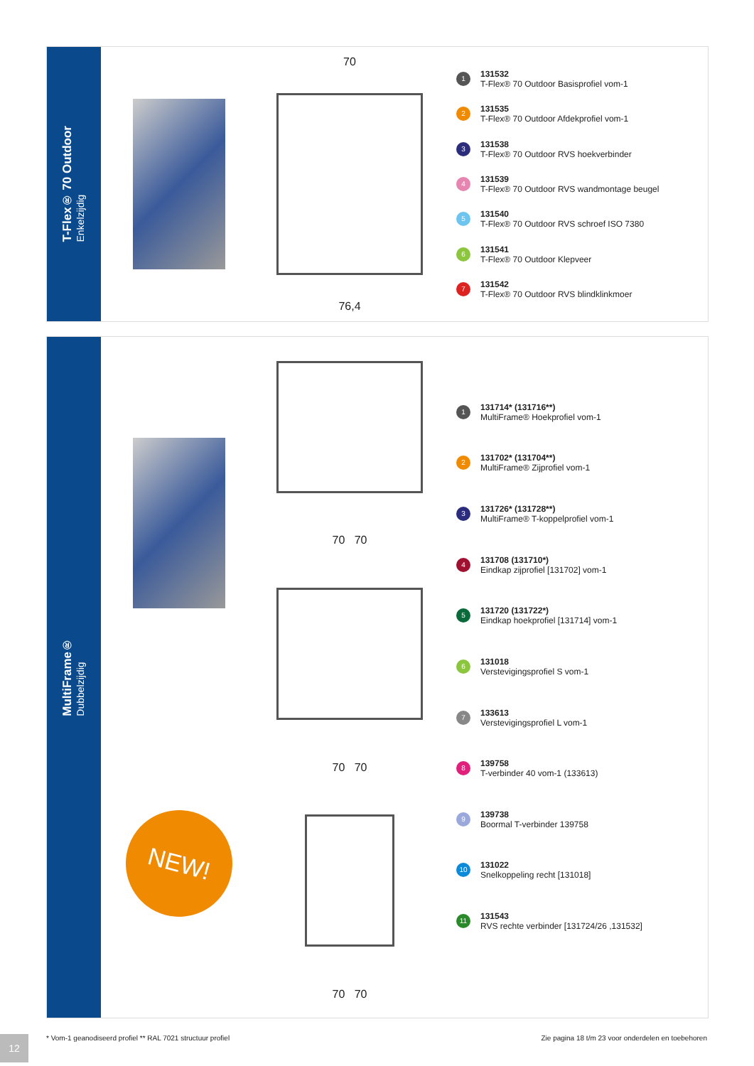T-Flex® 70 Outdoor
Enkelzijdig
70
76,4
1
131532
T-Flex® 70 Outdoor Basisprofiel vom-1
2
131535
T-Flex® 70 Outdoor Afdekprofiel vom-1
3
131538
T-Flex® 70 Outdoor RVS hoekverbinder
4
131539
T-Flex® 70 Outdoor RVS wandmontage beugel
5
131540
T-Flex® 70 Outdoor RVS schroef ISO 7380
6
131541
T-Flex® 70 Outdoor Klepveer
7
131542
T-Flex® 70 Outdoor RVS blindklinkmoer
MultiFrame®
Dubbelzijdig
NEW!
70 70
70 70
70 70
1
131714* (131716**)
MultiFrame® Hoekprofiel vom-1
2
131702* (131704**)
MultiFrame® Zijprofiel vom-1
3
131726* (131728**)
MultiFrame® T-koppelprofiel vom-1
4
131708 (131710*)
Eindkap zijprofiel [131702] vom-1
5
131720 (131722*)
Eindkap hoekprofiel [131714] vom-1
6
131018
Verstevigingsprofiel S vom-1
7
133613
Verstevigingsprofiel L vom-1
8
139758
T-verbinder 40 vom-1 (133613)
9
139738
Boormal T-verbinder 139758
10
131022
Snelkoppeling recht [131018]
11
131543
RVS rechte verbinder [131724/26 ,131532]
* Vom-1 geanodiseerd profiel ** RAL 7021 structuur profiel
Zie pagina 18 t/m 23 voor onderdelen en toebehoren
12